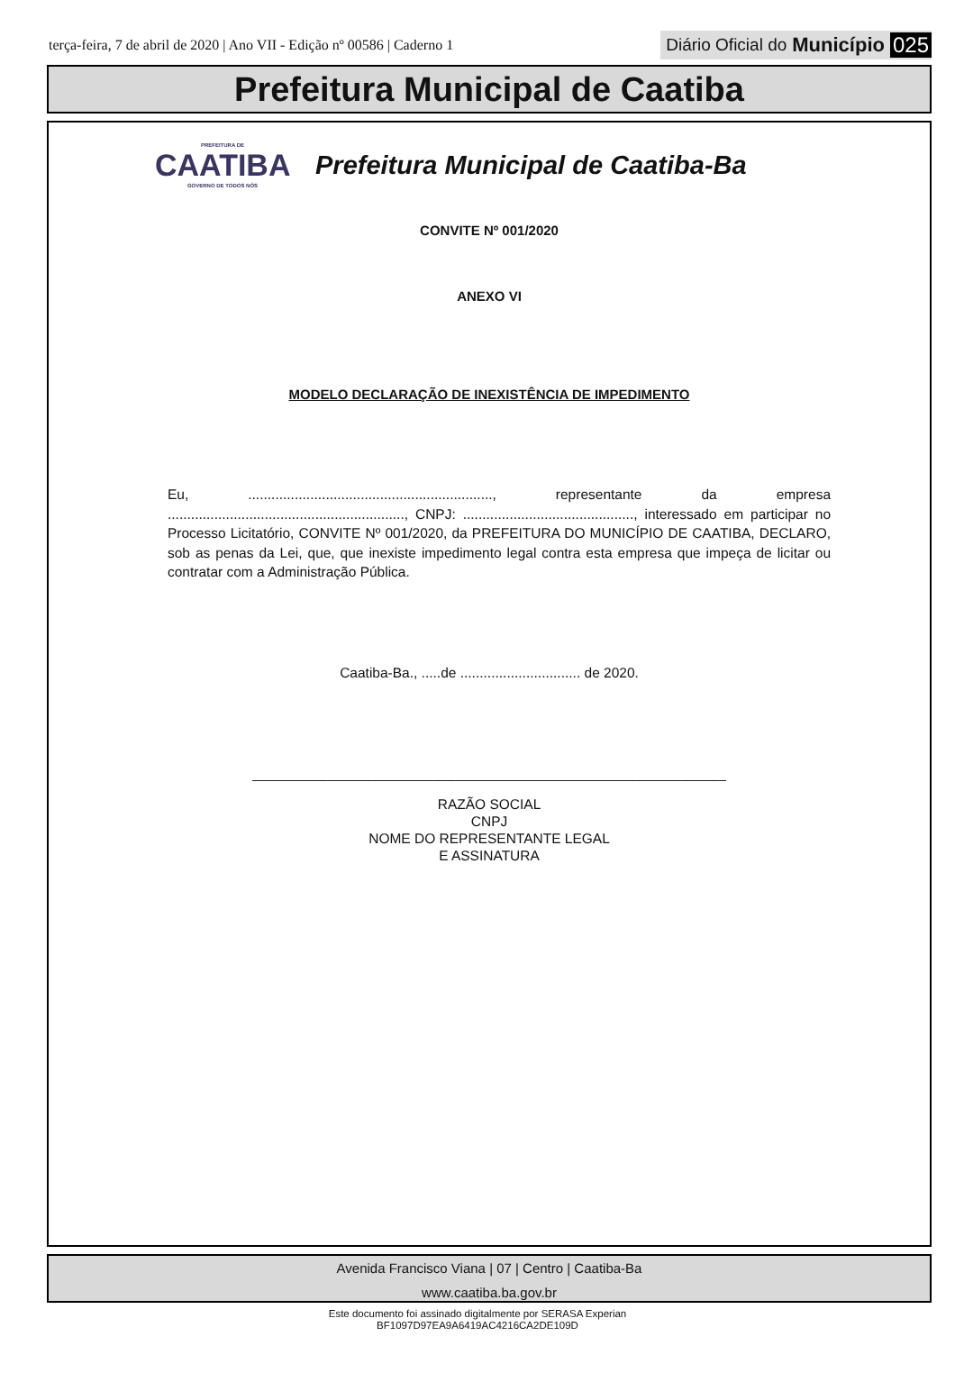terça-feira, 7 de abril de 2020 | Ano VII - Edição nº 00586 | Caderno 1
Diário Oficial do Município 025
Prefeitura Municipal de Caatiba
PREFEITURA DE
CAATIBA
GOVERNO DE TODOS NÓS
Prefeitura Municipal de Caatiba-Ba
CONVITE Nº 001/2020
ANEXO VI
MODELO DECLARAÇÃO DE INEXISTÊNCIA DE IMPEDIMENTO
Eu, ..............................................................., representante da empresa ............................................................., CNPJ: ............................................, interessado em participar no Processo Licitatório, CONVITE Nº 001/2020, da PREFEITURA DO MUNICÍPIO DE CAATIBA, DECLARO, sob as penas da Lei, que, que inexiste impedimento legal contra esta empresa que impeça de licitar ou contratar com a Administração Pública.
Caatiba-Ba., .....de ............................... de 2020.
_______________________________________________________________
RAZÃO SOCIAL
CNPJ
NOME DO REPRESENTANTE LEGAL
E ASSINATURA
Avenida Francisco Viana | 07 | Centro | Caatiba-Ba
www.caatiba.ba.gov.br
Este documento foi assinado digitalmente por SERASA Experian
BF1097D97EA9A6419AC4216CA2DE109D